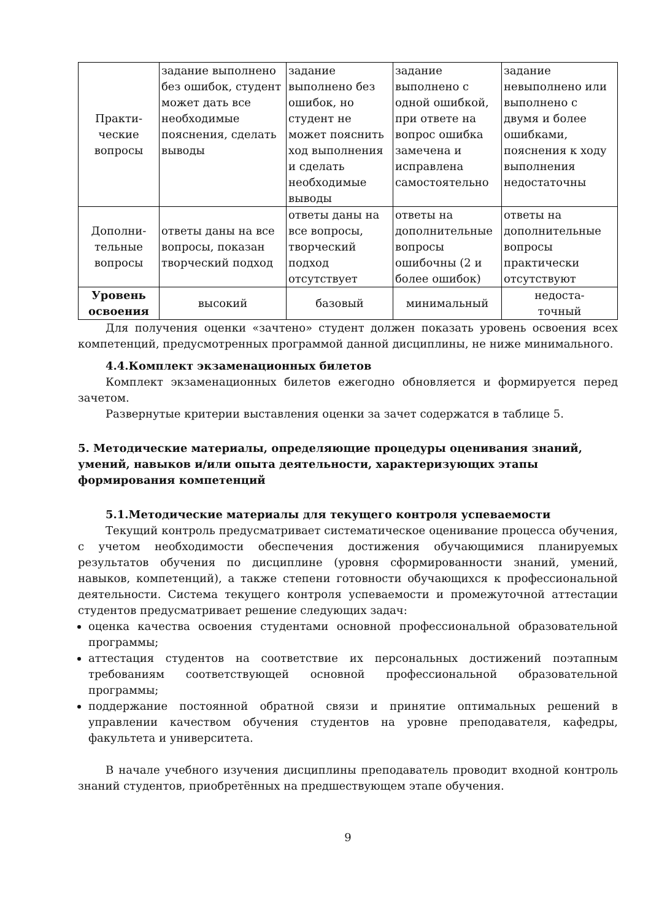| Практи- ческие вопросы | задание выполнено без ошибок, студент может дать все необходимые пояснения, сделать выводы | задание выполнено без ошибок, но студент не может пояснить ход выполнения и сделать необходимые выводы | задание выполнено с одной ошибкой, при ответе на вопрос ошибка замечена и исправлена самостоятельно | задание невыполнено или выполнено с двумя и более ошибками, пояснения к ходу выполнения недостаточны |
| Дополни- тельные вопросы | ответы даны на все вопросы, показан творческий подход | ответы даны на все вопросы, творческий подход отсутствует | ответы на дополнительные вопросы ошибочны (2 и более ошибок) | ответы на дополнительные вопросы практически отсутствуют |
| Уровень освоения | высокий | базовый | минимальный | недоста- точный |
Для получения оценки «зачтено» студент должен показать уровень освоения всех компетенций, предусмотренных программой данной дисциплины, не ниже минимального.
4.4.Комплект экзаменационных билетов
Комплект экзаменационных билетов ежегодно обновляется и формируется перед зачетом.
Развернутые критерии выставления оценки за зачет содержатся в таблице 5.
5. Методические материалы, определяющие процедуры оценивания знаний, умений, навыков и/или опыта деятельности, характеризующих этапы формирования компетенций
5.1.Методические материалы для текущего контроля успеваемости
Текущий контроль предусматривает систематическое оценивание процесса обучения, с учетом необходимости обеспечения достижения обучающимися планируемых результатов обучения по дисциплине (уровня сформированности знаний, умений, навыков, компетенций), а также степени готовности обучающихся к профессиональной деятельности. Система текущего контроля успеваемости и промежуточной аттестации студентов предусматривает решение следующих задач:
оценка качества освоения студентами основной профессиональной образовательной программы;
аттестация студентов на соответствие их персональных достижений поэтапным требованиям соответствующей основной профессиональной образовательной программы;
поддержание постоянной обратной связи и принятие оптимальных решений в управлении качеством обучения студентов на уровне преподавателя, кафедры, факультета и университета.
В начале учебного изучения дисциплины преподаватель проводит входной контроль знаний студентов, приобретённых на предшествующем этапе обучения.
9